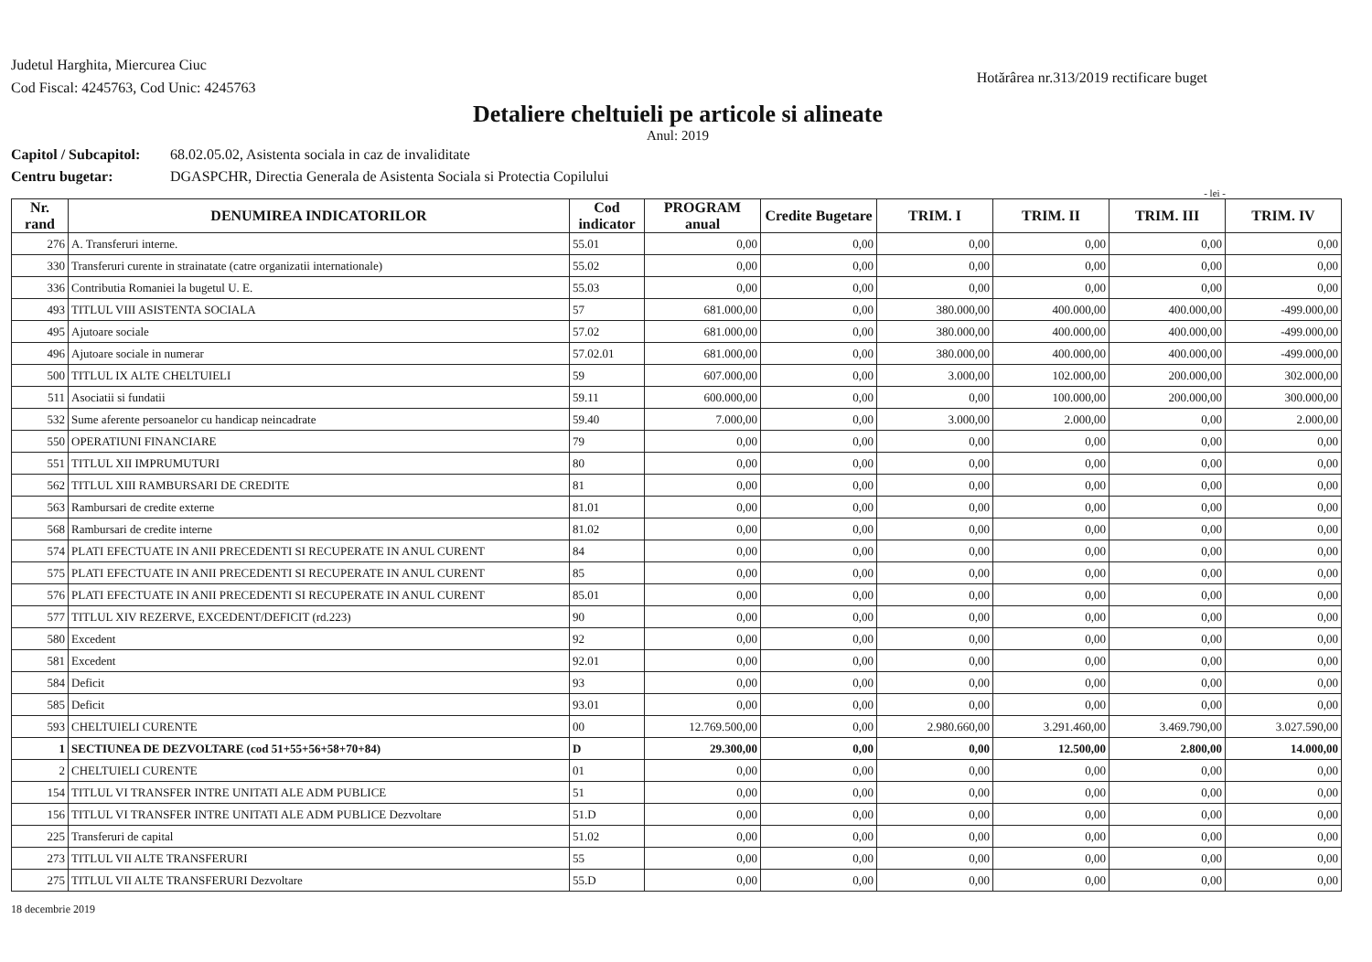Judetul Harghita, Miercurea Ciuc
Cod Fiscal: 4245763, Cod Unic: 4245763
Hotărârea nr.313/2019 rectificare buget
Detaliere cheltuieli pe articole si alineate
Anul: 2019
Capitol / Subcapitol: 68.02.05.02, Asistenta sociala in caz de invaliditate
Centru bugetar: DGASPCHR, Directia Generala de Asistenta Sociala si Protectia Copilului
- lei -
| Nr. rand | DENUMIREA INDICATORILOR | Cod indicator | PROGRAM anual | Credite Bugetare | TRIM. I | TRIM. II | TRIM. III | TRIM. IV |
| --- | --- | --- | --- | --- | --- | --- | --- | --- |
| 276 | A. Transferuri interne. | 55.01 | 0,00 | 0,00 | 0,00 | 0,00 | 0,00 | 0,00 |
| 330 | Transferuri curente in strainatate (catre organizatii internationale) | 55.02 | 0,00 | 0,00 | 0,00 | 0,00 | 0,00 | 0,00 |
| 336 | Contributia Romaniei la bugetul U. E. | 55.03 | 0,00 | 0,00 | 0,00 | 0,00 | 0,00 | 0,00 |
| 493 | TITLUL VIII ASISTENTA SOCIALA | 57 | 681.000,00 | 0,00 | 380.000,00 | 400.000,00 | 400.000,00 | -499.000,00 |
| 495 | Ajutoare sociale | 57.02 | 681.000,00 | 0,00 | 380.000,00 | 400.000,00 | 400.000,00 | -499.000,00 |
| 496 | Ajutoare sociale in numerar | 57.02.01 | 681.000,00 | 0,00 | 380.000,00 | 400.000,00 | 400.000,00 | -499.000,00 |
| 500 | TITLUL IX ALTE CHELTUIELI | 59 | 607.000,00 | 0,00 | 3.000,00 | 102.000,00 | 200.000,00 | 302.000,00 |
| 511 | Asociatii si fundatii | 59.11 | 600.000,00 | 0,00 | 0,00 | 100.000,00 | 200.000,00 | 300.000,00 |
| 532 | Sume aferente persoanelor cu handicap neincadrate | 59.40 | 7.000,00 | 0,00 | 3.000,00 | 2.000,00 | 0,00 | 2.000,00 |
| 550 | OPERATIUNI FINANCIARE | 79 | 0,00 | 0,00 | 0,00 | 0,00 | 0,00 | 0,00 |
| 551 | TITLUL XII IMPRUMUTURI | 80 | 0,00 | 0,00 | 0,00 | 0,00 | 0,00 | 0,00 |
| 562 | TITLUL XIII RAMBURSARI DE CREDITE | 81 | 0,00 | 0,00 | 0,00 | 0,00 | 0,00 | 0,00 |
| 563 | Rambursari de credite externe | 81.01 | 0,00 | 0,00 | 0,00 | 0,00 | 0,00 | 0,00 |
| 568 | Rambursari de credite interne | 81.02 | 0,00 | 0,00 | 0,00 | 0,00 | 0,00 | 0,00 |
| 574 | PLATI EFECTUATE IN ANII PRECEDENTI SI RECUPERATE IN ANUL CURENT | 84 | 0,00 | 0,00 | 0,00 | 0,00 | 0,00 | 0,00 |
| 575 | PLATI EFECTUATE IN ANII PRECEDENTI SI RECUPERATE IN ANUL CURENT | 85 | 0,00 | 0,00 | 0,00 | 0,00 | 0,00 | 0,00 |
| 576 | PLATI EFECTUATE IN ANII PRECEDENTI SI RECUPERATE IN ANUL CURENT | 85.01 | 0,00 | 0,00 | 0,00 | 0,00 | 0,00 | 0,00 |
| 577 | TITLUL XIV REZERVE, EXCEDENT/DEFICIT (rd.223) | 90 | 0,00 | 0,00 | 0,00 | 0,00 | 0,00 | 0,00 |
| 580 | Excedent | 92 | 0,00 | 0,00 | 0,00 | 0,00 | 0,00 | 0,00 |
| 581 | Excedent | 92.01 | 0,00 | 0,00 | 0,00 | 0,00 | 0,00 | 0,00 |
| 584 | Deficit | 93 | 0,00 | 0,00 | 0,00 | 0,00 | 0,00 | 0,00 |
| 585 | Deficit | 93.01 | 0,00 | 0,00 | 0,00 | 0,00 | 0,00 | 0,00 |
| 593 | CHELTUIELI CURENTE | 00 | 12.769.500,00 | 0,00 | 2.980.660,00 | 3.291.460,00 | 3.469.790,00 | 3.027.590,00 |
| 1 | SECTIUNEA DE DEZVOLTARE (cod 51+55+56+58+70+84) | D | 29.300,00 | 0,00 | 0,00 | 12.500,00 | 2.800,00 | 14.000,00 |
| 2 | CHELTUIELI CURENTE | 01 | 0,00 | 0,00 | 0,00 | 0,00 | 0,00 | 0,00 |
| 154 | TITLUL VI TRANSFER INTRE UNITATI ALE ADM PUBLICE | 51 | 0,00 | 0,00 | 0,00 | 0,00 | 0,00 | 0,00 |
| 156 | TITLUL VI TRANSFER INTRE UNITATI ALE ADM PUBLICE Dezvoltare | 51.D | 0,00 | 0,00 | 0,00 | 0,00 | 0,00 | 0,00 |
| 225 | Transferuri de capital | 51.02 | 0,00 | 0,00 | 0,00 | 0,00 | 0,00 | 0,00 |
| 273 | TITLUL VII ALTE TRANSFERURI | 55 | 0,00 | 0,00 | 0,00 | 0,00 | 0,00 | 0,00 |
| 275 | TITLUL VII ALTE TRANSFERURI Dezvoltare | 55.D | 0,00 | 0,00 | 0,00 | 0,00 | 0,00 | 0,00 |
18 decembrie 2019